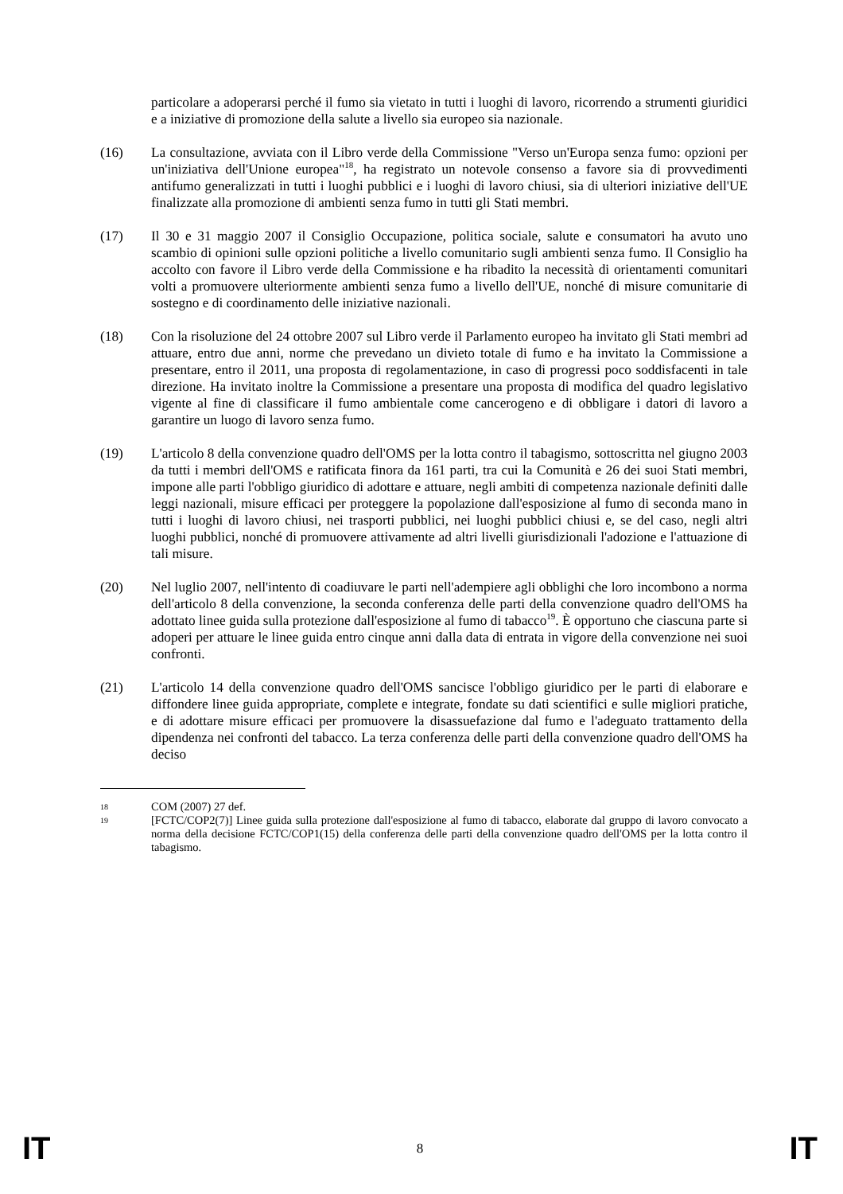particolare a adoperarsi perché il fumo sia vietato in tutti i luoghi di lavoro, ricorrendo a strumenti giuridici e a iniziative di promozione della salute a livello sia europeo sia nazionale.
(16) La consultazione, avviata con il Libro verde della Commissione "Verso un'Europa senza fumo: opzioni per un'iniziativa dell'Unione europea"<sup>18</sup>, ha registrato un notevole consenso a favore sia di provvedimenti antifumo generalizzati in tutti i luoghi pubblici e i luoghi di lavoro chiusi, sia di ulteriori iniziative dell'UE finalizzate alla promozione di ambienti senza fumo in tutti gli Stati membri.
(17) Il 30 e 31 maggio 2007 il Consiglio Occupazione, politica sociale, salute e consumatori ha avuto uno scambio di opinioni sulle opzioni politiche a livello comunitario sugli ambienti senza fumo. Il Consiglio ha accolto con favore il Libro verde della Commissione e ha ribadito la necessità di orientamenti comunitari volti a promuovere ulteriormente ambienti senza fumo a livello dell'UE, nonché di misure comunitarie di sostegno e di coordinamento delle iniziative nazionali.
(18) Con la risoluzione del 24 ottobre 2007 sul Libro verde il Parlamento europeo ha invitato gli Stati membri ad attuare, entro due anni, norme che prevedano un divieto totale di fumo e ha invitato la Commissione a presentare, entro il 2011, una proposta di regolamentazione, in caso di progressi poco soddisfacenti in tale direzione. Ha invitato inoltre la Commissione a presentare una proposta di modifica del quadro legislativo vigente al fine di classificare il fumo ambientale come cancerogeno e di obbligare i datori di lavoro a garantire un luogo di lavoro senza fumo.
(19) L'articolo 8 della convenzione quadro dell'OMS per la lotta contro il tabagismo, sottoscritta nel giugno 2003 da tutti i membri dell'OMS e ratificata finora da 161 parti, tra cui la Comunità e 26 dei suoi Stati membri, impone alle parti l'obbligo giuridico di adottare e attuare, negli ambiti di competenza nazionale definiti dalle leggi nazionali, misure efficaci per proteggere la popolazione dall'esposizione al fumo di seconda mano in tutti i luoghi di lavoro chiusi, nei trasporti pubblici, nei luoghi pubblici chiusi e, se del caso, negli altri luoghi pubblici, nonché di promuovere attivamente ad altri livelli giurisdizionali l'adozione e l'attuazione di tali misure.
(20) Nel luglio 2007, nell'intento di coadiuvare le parti nell'adempiere agli obblighi che loro incombono a norma dell'articolo 8 della convenzione, la seconda conferenza delle parti della convenzione quadro dell'OMS ha adottato linee guida sulla protezione dall'esposizione al fumo di tabacco<sup>19</sup>. È opportuno che ciascuna parte si adoperi per attuare le linee guida entro cinque anni dalla data di entrata in vigore della convenzione nei suoi confronti.
(21) L'articolo 14 della convenzione quadro dell'OMS sancisce l'obbligo giuridico per le parti di elaborare e diffondere linee guida appropriate, complete e integrate, fondate su dati scientifici e sulle migliori pratiche, e di adottare misure efficaci per promuovere la disassuefazione dal fumo e l'adeguato trattamento della dipendenza nei confronti del tabacco. La terza conferenza delle parti della convenzione quadro dell'OMS ha deciso
18
COM (2007) 27 def.
19
[FCTC/COP2(7)] Linee guida sulla protezione dall'esposizione al fumo di tabacco, elaborate dal gruppo di lavoro convocato a norma della decisione FCTC/COP1(15) della conferenza delle parti della convenzione quadro dell'OMS per la lotta contro il tabagismo.
IT 8 IT